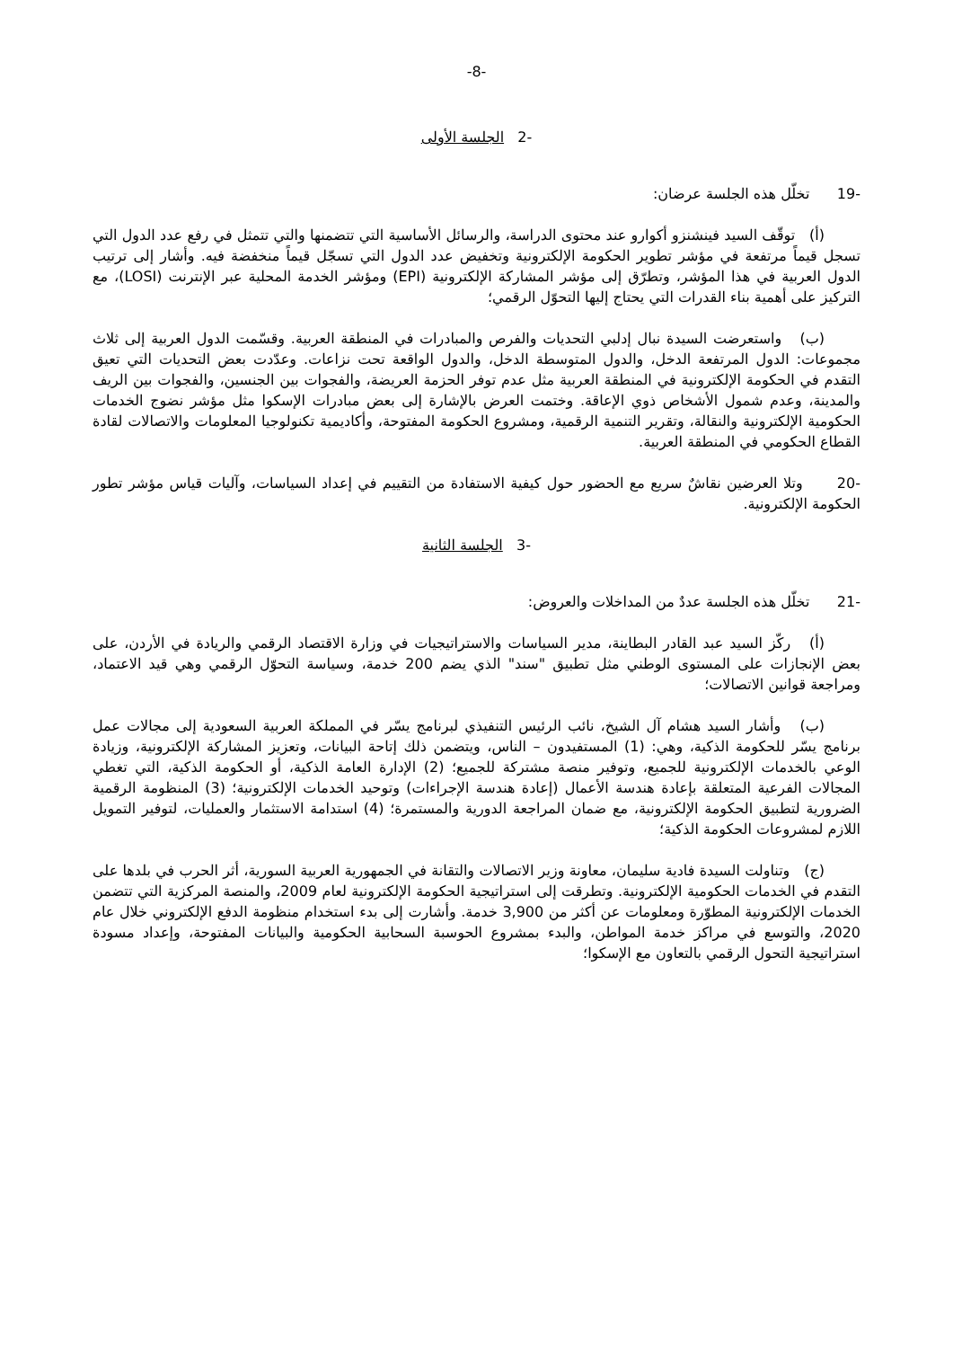-8-
-2 الجلسة الأولى
-19 تخلّل هذه الجلسة عرضان:
(أ) توقّف السيد فينشنزو أكوارو عند محتوى الدراسة، والرسائل الأساسية التي تتضمنها والتي تتمثل في رفع عدد الدول التي تسجل قيماً مرتفعة في مؤشر تطوير الحكومة الإلكترونية وتخفيض عدد الدول التي تسجّل قيماً منخفضة فيه. وأشار إلى ترتيب الدول العربية في هذا المؤشر، وتطرّق إلى مؤشر المشاركة الإلكترونية (EPI) ومؤشر الخدمة المحلية عبر الإنترنت (LOSI)، مع التركيز على أهمية بناء القدرات التي يحتاج إليها التحوّل الرقمي؛
(ب) واستعرضت السيدة نبال إدلبي التحديات والفرص والمبادرات في المنطقة العربية. وقسّمت الدول العربية إلى ثلاث مجموعات: الدول المرتفعة الدخل، والدول المتوسطة الدخل، والدول الواقعة تحت نزاعات. وعدّدت بعض التحديات التي تعيق التقدم في الحكومة الإلكترونية في المنطقة العربية مثل عدم توفر الحزمة العريضة، والفجوات بين الجنسين، والفجوات بين الريف والمدينة، وعدم شمول الأشخاص ذوي الإعاقة. وختمت العرض بالإشارة إلى بعض مبادرات الإسكوا مثل مؤشر نضوج الخدمات الحكومية الإلكترونية والنقالة، وتقرير التنمية الرقمية، ومشروع الحكومة المفتوحة، وأكاديمية تكنولوجيا المعلومات والاتصالات لقادة القطاع الحكومي في المنطقة العربية.
-20 وتلا العرضين نقاشٌ سريع مع الحضور حول كيفية الاستفادة من التقييم في إعداد السياسات، وآليات قياس مؤشر تطور الحكومة الإلكترونية.
-3 الجلسة الثانية
-21 تخلّل هذه الجلسة عددٌ من المداخلات والعروض:
(أ) ركّز السيد عبد القادر البطاينة، مدير السياسات والاستراتيجيات في وزارة الاقتصاد الرقمي والريادة في الأردن، على بعض الإنجازات على المستوى الوطني مثل تطبيق "سند" الذي يضم 200 خدمة، وسياسة التحوّل الرقمي وهي قيد الاعتماد، ومراجعة قوانين الاتصالات؛
(ب) وأشار السيد هشام آل الشيخ، نائب الرئيس التنفيذي لبرنامج يسّر في المملكة العربية السعودية إلى مجالات عمل برنامج يسّر للحكومة الذكية، وهي: (1) المستفيدون – الناس، ويتضمن ذلك إتاحة البيانات، وتعزيز المشاركة الإلكترونية، وزيادة الوعي بالخدمات الإلكترونية للجميع، وتوفير منصة مشتركة للجميع؛ (2) الإدارة العامة الذكية، أو الحكومة الذكية، التي تغطي المجالات الفرعية المتعلقة بإعادة هندسة الأعمال (إعادة هندسة الإجراءات) وتوحيد الخدمات الإلكترونية؛ (3) المنظومة الرقمية الضرورية لتطبيق الحكومة الإلكترونية، مع ضمان المراجعة الدورية والمستمرة؛ (4) استدامة الاستثمار والعمليات، لتوفير التمويل اللازم لمشروعات الحكومة الذكية؛
(ج) وتناولت السيدة فادية سليمان، معاونة وزير الاتصالات والتقانة في الجمهورية العربية السورية، أثر الحرب في بلدها على التقدم في الخدمات الحكومية الإلكترونية. وتطرقت إلى استراتيجية الحكومة الإلكترونية لعام 2009، والمنصة المركزية التي تتضمن الخدمات الإلكترونية المطوّرة ومعلومات عن أكثر من 3,900 خدمة. وأشارت إلى بدء استخدام منظومة الدفع الإلكتروني خلال عام 2020، والتوسع في مراكز خدمة المواطن، والبدء بمشروع الحوسبة السحابية الحكومية والبيانات المفتوحة، وإعداد مسودة استراتيجية التحول الرقمي بالتعاون مع الإسكوا؛